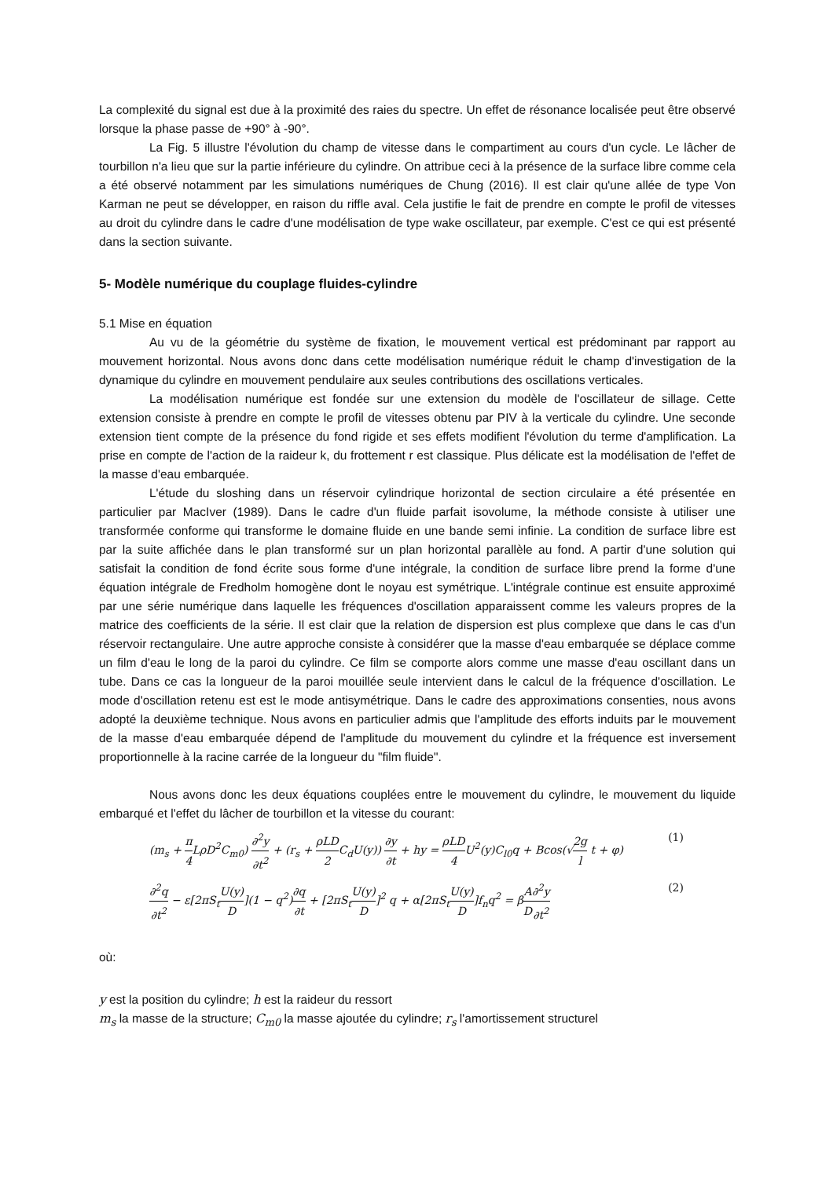La complexité du signal est due à la proximité des raies du spectre. Un effet de résonance localisée peut être observé lorsque la phase passe de +90° à -90°.
La Fig. 5 illustre l'évolution du champ de vitesse dans le compartiment au cours d'un cycle. Le lâcher de tourbillon n'a lieu que sur la partie inférieure du cylindre. On attribue ceci à la présence de la surface libre comme cela a été observé notamment par les simulations numériques de Chung (2016). Il est clair qu'une allée de type Von Karman ne peut se développer, en raison du riffle aval. Cela justifie le fait de prendre en compte le profil de vitesses au droit du cylindre dans le cadre d'une modélisation de type wake oscillateur, par exemple. C'est ce qui est présenté dans la section suivante.
5- Modèle numérique du couplage fluides-cylindre
5.1 Mise en équation
Au vu de la géométrie du système de fixation, le mouvement vertical est prédominant par rapport au mouvement horizontal. Nous avons donc dans cette modélisation numérique réduit le champ d'investigation de la dynamique du cylindre en mouvement pendulaire aux seules contributions des oscillations verticales.
La modélisation numérique est fondée sur une extension du modèle de l'oscillateur de sillage. Cette extension consiste à prendre en compte le profil de vitesses obtenu par PIV à la verticale du cylindre. Une seconde extension tient compte de la présence du fond rigide et ses effets modifient l'évolution du terme d'amplification. La prise en compte de l'action de la raideur k, du frottement r est classique. Plus délicate est la modélisation de l'effet de la masse d'eau embarquée.
L'étude du sloshing dans un réservoir cylindrique horizontal de section circulaire a été présentée en particulier par MacIver (1989). Dans le cadre d'un fluide parfait isovolume, la méthode consiste à utiliser une transformée conforme qui transforme le domaine fluide en une bande semi infinie. La condition de surface libre est par la suite affichée dans le plan transformé sur un plan horizontal parallèle au fond. A partir d'une solution qui satisfait la condition de fond écrite sous forme d'une intégrale, la condition de surface libre prend la forme d'une équation intégrale de Fredholm homogène dont le noyau est symétrique. L'intégrale continue est ensuite approximé par une série numérique dans laquelle les fréquences d'oscillation apparaissent comme les valeurs propres de la matrice des coefficients de la série. Il est clair que la relation de dispersion est plus complexe que dans le cas d'un réservoir rectangulaire. Une autre approche consiste à considérer que la masse d'eau embarquée se déplace comme un film d'eau le long de la paroi du cylindre. Ce film se comporte alors comme une masse d'eau oscillant dans un tube. Dans ce cas la longueur de la paroi mouillée seule intervient dans le calcul de la fréquence d'oscillation. Le mode d'oscillation retenu est est le mode antisymétrique. Dans le cadre des approximations consenties, nous avons adopté la deuxième technique. Nous avons en particulier admis que l'amplitude des efforts induits par le mouvement de la masse d'eau embarquée dépend de l'amplitude du mouvement du cylindre et la fréquence est inversement proportionnelle à la racine carrée de la longueur du "film fluide".
Nous avons donc les deux équations couplées entre le mouvement du cylindre, le mouvement du liquide embarqué et l'effet du lâcher de tourbillon et la vitesse du courant:
(m<sub>s</sub> + π 4 LρD<sup>2</sup>C<sub>m0</sub>) ∂<sup>2</sup>y ∂t<sup>2</sup> + (r<sub>s</sub> + ρLD 2 C<sub>d</sub>U(y)) ∂y ∂t + hy = ρLD 4 U<sup>2</sup>(y)C<sub>l0</sub>q + Bcos(√2g l t + φ) (1)
∂<sup>2</sup>q ∂t<sup>2</sup> − ε[2πS<sub>t</sub>U(y) D](1 − q<sup>2</sup>)∂q ∂t + [2πS<sub>t</sub>U(y) D]<sup>2</sup> q + α[2πS<sub>t</sub>U(y) D]f<sub>n</sub>q<sup>2</sup> = βA D∂<sup>2</sup>y ∂t<sup>2</sup> (2)
où:
y est la position du cylindre; h est la raideur du ressort
m<sub>s</sub> la masse de la structure; C<sub>m0</sub> la masse ajoutée du cylindre; r<sub>s</sub> l'amortissement structurel